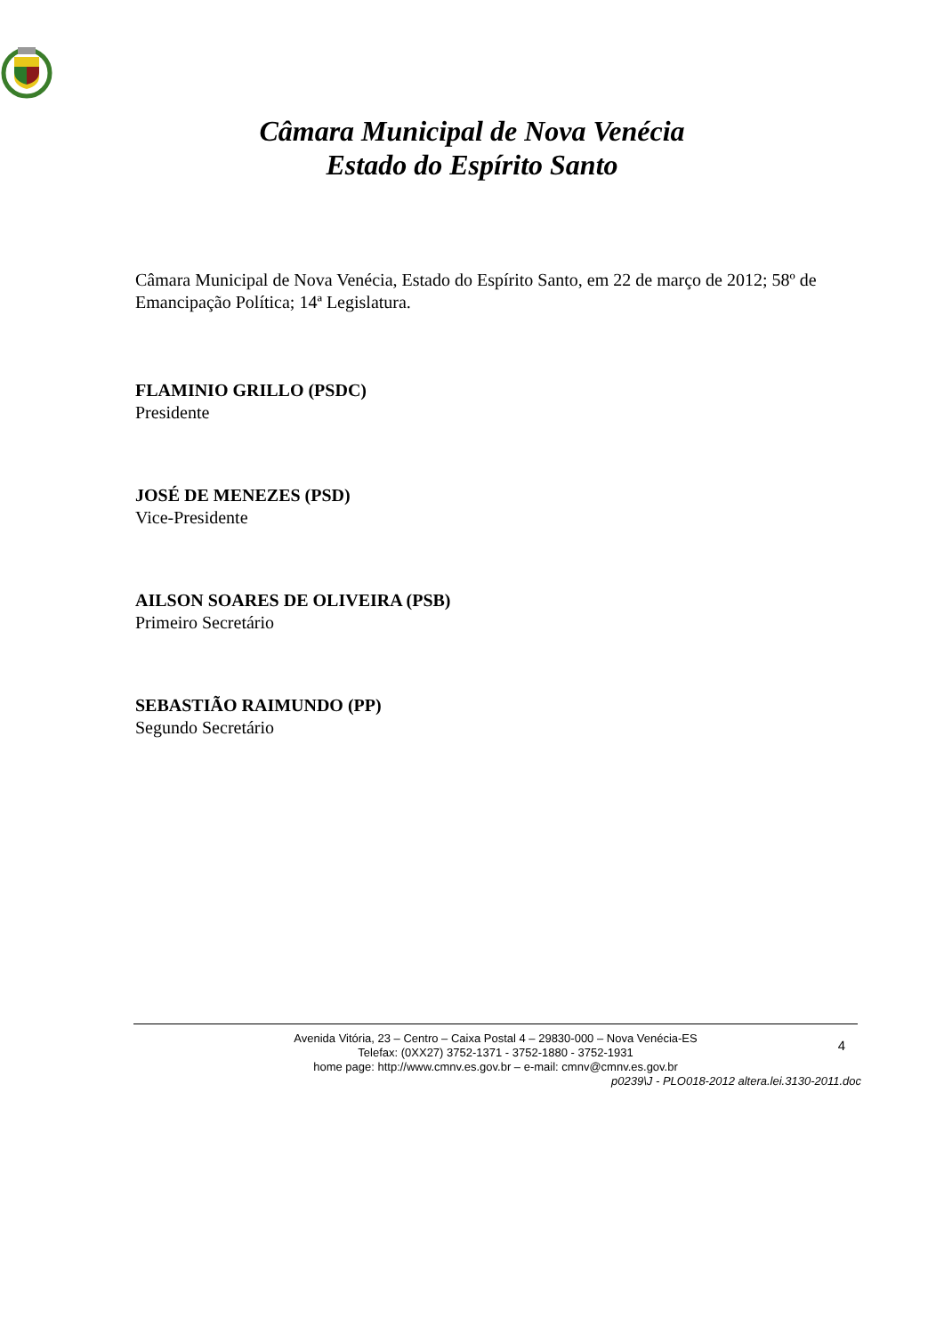Câmara Municipal de Nova Venécia
Estado do Espírito Santo
Câmara Municipal de Nova Venécia, Estado do Espírito Santo, em 22 de março de 2012; 58º de Emancipação Política; 14ª Legislatura.
FLAMINIO GRILLO (PSDC)
Presidente
JOSÉ DE MENEZES (PSD)
Vice-Presidente
AILSON SOARES DE OLIVEIRA (PSB)
Primeiro Secretário
SEBASTIÃO RAIMUNDO (PP)
Segundo Secretário
4
Avenida Vitória, 23 – Centro – Caixa Postal 4 – 29830-000 – Nova Venécia-ES
Telefax: (0XX27) 3752-1371 - 3752-1880 - 3752-1931
home page: http://www.cmnv.es.gov.br – e-mail: cmnv@cmnv.es.gov.br
p0239\J - PLO018-2012 altera.lei.3130-2011.doc